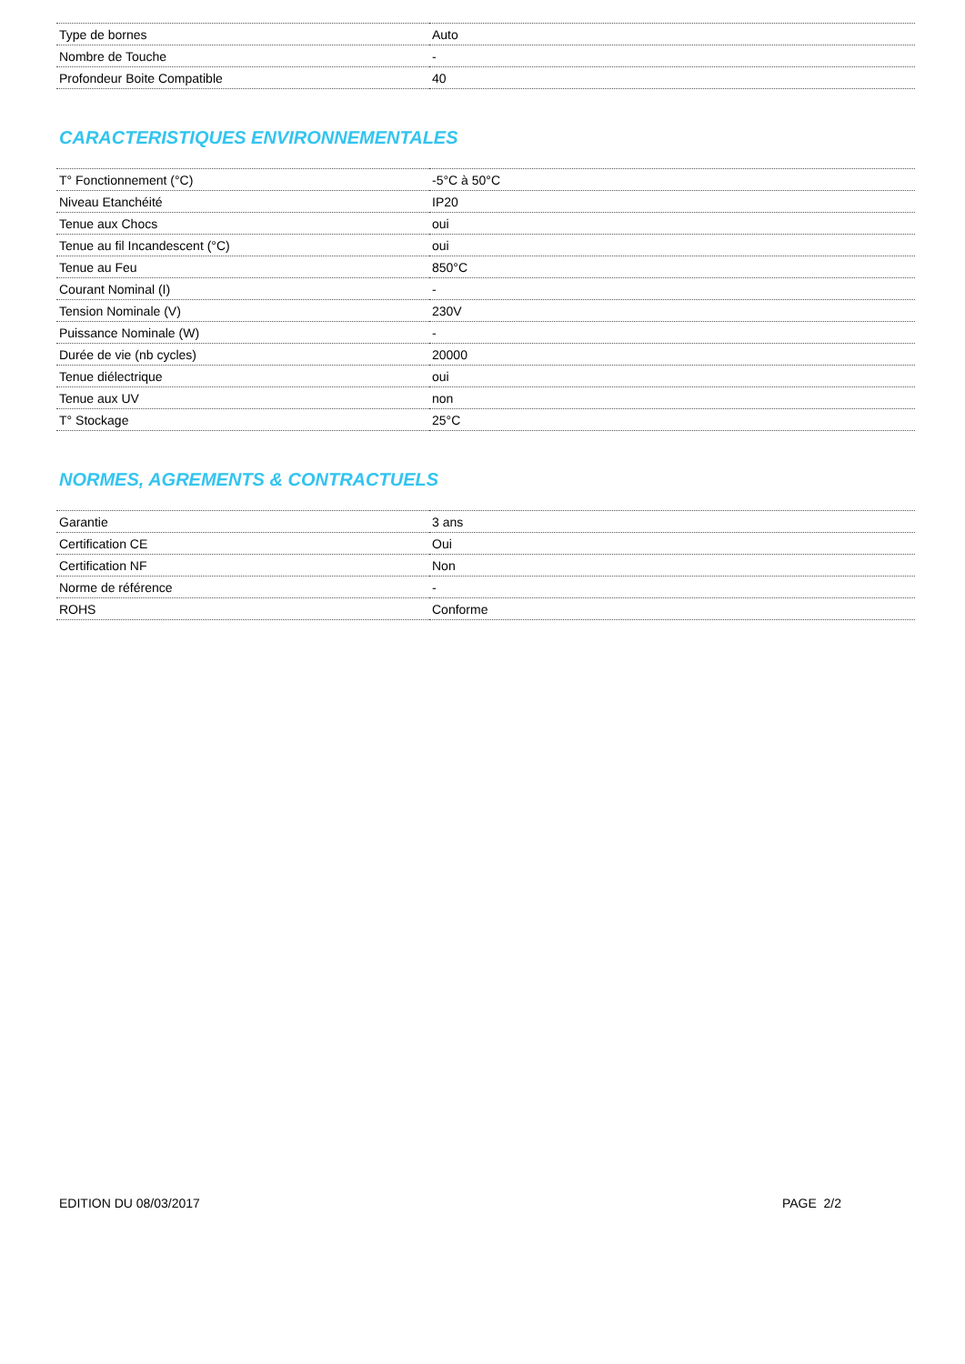| Type de bornes | Auto |
| Nombre de Touche | - |
| Profondeur Boite Compatible | 40 |
CARACTERISTIQUES ENVIRONNEMENTALES
| T° Fonctionnement (°C) | -5°C à 50°C |
| Niveau Etanchéité | IP20 |
| Tenue aux Chocs | oui |
| Tenue au fil Incandescent (°C) | oui |
| Tenue au Feu | 850°C |
| Courant Nominal (I) | - |
| Tension Nominale (V) | 230V |
| Puissance Nominale (W) | - |
| Durée de vie (nb cycles) | 20000 |
| Tenue diélectrique | oui |
| Tenue aux UV | non |
| T° Stockage | 25°C |
NORMES, AGREMENTS & CONTRACTUELS
| Garantie | 3 ans |
| Certification CE | Oui |
| Certification NF | Non |
| Norme de référence | - |
| ROHS | Conforme |
EDITION DU 08/03/2017 PAGE 2/2